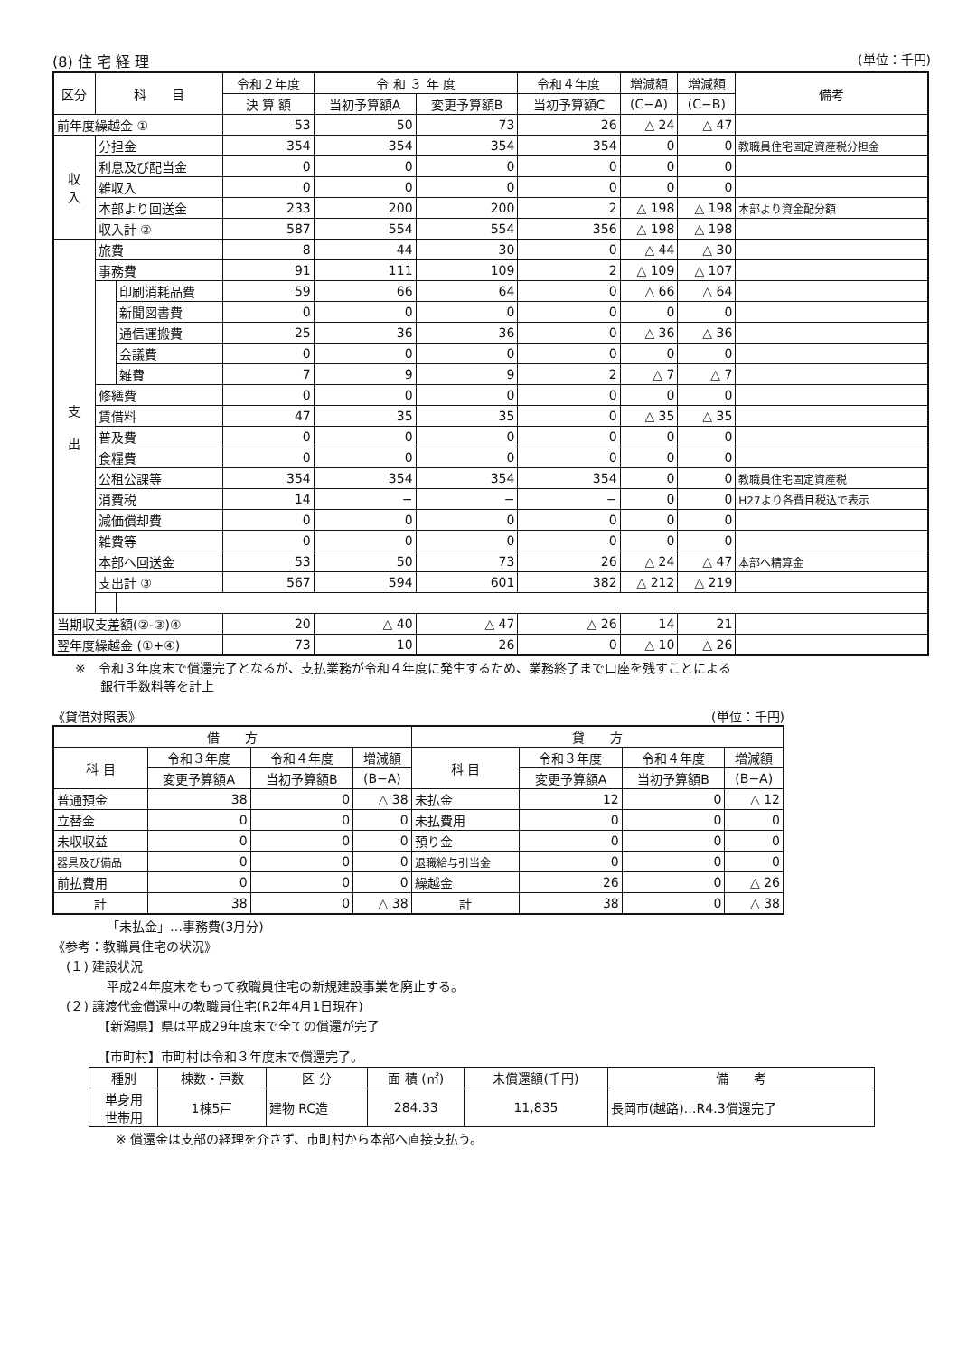(8) 住 宅 経 理 (単位：千円)
| 区分 | 科 目 | | 令和２年度 | 令 和 ３ 年 度 | | 令和４年度 | 増減額 | 増減額 | 備考 |
| --- | --- | --- | --- | --- | --- | --- | --- | --- | --- |
| | | | 決 算 額 | 当初予算額A | 変更予算額B | 当初予算額C | (C−A) | (C−B) | |
| 前年度繰越金 ① | | | 53 | 50 | 73 | 26 | △ 24 | △ 47 | |
| 収 入 | 分担金 | | 354 | 354 | 354 | 354 | 0 | 0 | 教職員住宅固定資産税分担金 |
| | 利息及び配当金 | | 0 | 0 | 0 | 0 | 0 | 0 | |
| | 雑収入 | | 0 | 0 | 0 | 0 | 0 | 0 | |
| | 本部より回送金 | | 233 | 200 | 200 | 2 | △ 198 | △ 198 | 本部より資金配分額 |
| | 収入計 ② | | 587 | 554 | 554 | 356 | △ 198 | △ 198 | |
| 支 出 | 旅費 | | 8 | 44 | 30 | 0 | △ 44 | △ 30 | |
| | 事務費 | | 91 | 111 | 109 | 2 | △ 109 | △ 107 | |
| | | 印刷消耗品費 | 59 | 66 | 64 | 0 | △ 66 | △ 64 | |
| | | 新聞図書費 | 0 | 0 | 0 | 0 | 0 | 0 | |
| | | 通信運搬費 | 25 | 36 | 36 | 0 | △ 36 | △ 36 | |
| | | 会議費 | 0 | 0 | 0 | 0 | 0 | 0 | |
| | | 雑費 | 7 | 9 | 9 | 2 | △ 7 | △ 7 | |
| | 修繕費 | | 0 | 0 | 0 | 0 | 0 | 0 | |
| | 賃借料 | | 47 | 35 | 35 | 0 | △ 35 | △ 35 | |
| | 普及費 | | 0 | 0 | 0 | 0 | 0 | 0 | |
| | 食糧費 | | 0 | 0 | 0 | 0 | 0 | 0 | |
| | 公租公課等 | | 354 | 354 | 354 | 354 | 0 | 0 | 教職員住宅固定資産税 |
| | 消費税 | | 14 | − | − | − | 0 | 0 | H27より各費目税込で表示 |
| | 減価償却費 | | 0 | 0 | 0 | 0 | 0 | 0 | |
| | 雑費等 | | 0 | 0 | 0 | 0 | 0 | 0 | |
| | 本部へ回送金 | | 53 | 50 | 73 | 26 | △ 24 | △ 47 | 本部へ精算金 |
| | 支出計 ③ | | 567 | 594 | 601 | 382 | △ 212 | △ 219 | |
| 当期収支差額(②-③)④ | | | 20 | △ 40 | △ 47 | △ 26 | 14 | 21 | |
| 翌年度繰越金 (①+④) | | | 73 | 10 | 26 | 0 | △ 10 | △ 26 | |
※　令和３年度末で償還完了となるが、支払業務が令和４年度に発生するため、業務終了まで口座を残すことによる
　　銀行手数料等を計上
《貸借対照表》 (単位：千円)
| 借 方 | | | | 貸 方 | | | |
| --- | --- | --- | --- | --- | --- | --- | --- |
| 科 目 | 令和３年度 | 令和４年度 | 増減額 | 科 目 | 令和３年度 | 令和４年度 | 増減額 |
| | 変更予算額A | 当初予算額B | (B−A) | | 変更予算額A | 当初予算額B | (B−A) |
| 普通預金 | 38 | 0 | △ 38 | 未払金 | 12 | 0 | △ 12 |
| 立替金 | 0 | 0 | 0 | 未払費用 | 0 | 0 | 0 |
| 未収収益 | 0 | 0 | 0 | 預り金 | 0 | 0 | 0 |
| 器具及び備品 | 0 | 0 | 0 | 退職給与引当金 | 0 | 0 | 0 |
| 前払費用 | 0 | 0 | 0 | 繰越金 | 26 | 0 | △ 26 |
| 計 | 38 | 0 | △ 38 | 計 | 38 | 0 | △ 38 |
「未払金」…事務費(3月分)
《参考：教職員住宅の状況》
(１) 建設状況
平成24年度末をもって教職員住宅の新規建設事業を廃止する。
(２) 譲渡代金償還中の教職員住宅(R2年4月1日現在)
【新潟県】県は平成29年度末で全ての償還が完了
【市町村】市町村は令和３年度末で償還完了。
| 種別 | 棟数・戸数 | 区 分 | 面 積 (㎡) | 未償還額(千円) | 備 考 |
| --- | --- | --- | --- | --- | --- |
| 単身用 世帯用 | 1棟5戸 | 建物 RC造 | 284.33 | 11,835 | 長岡市(越路)…R4.3償還完了 |
※ 償還金は支部の経理を介さず、市町村から本部へ直接支払う。